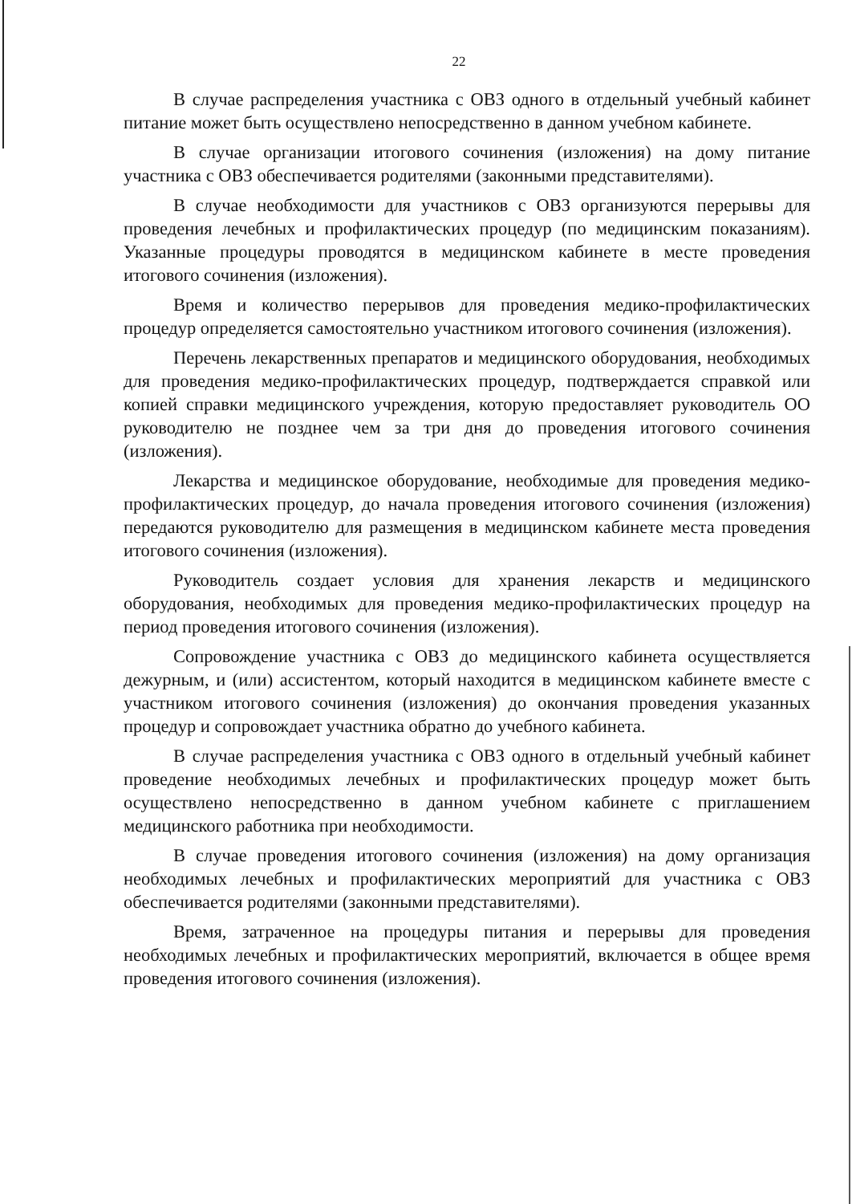22
В случае распределения участника с ОВЗ одного в отдельный учебный кабинет питание может быть осуществлено непосредственно в данном учебном кабинете.
В случае организации итогового сочинения (изложения) на дому питание участника с ОВЗ обеспечивается родителями (законными представителями).
В случае необходимости для участников с ОВЗ организуются перерывы для проведения лечебных и профилактических процедур (по медицинским показаниям). Указанные процедуры проводятся в медицинском кабинете в месте проведения итогового сочинения (изложения).
Время и количество перерывов для проведения медико-профилактических процедур определяется самостоятельно участником итогового сочинения (изложения).
Перечень лекарственных препаратов и медицинского оборудования, необходимых для проведения медико-профилактических процедур, подтверждается справкой или копией справки медицинского учреждения, которую предоставляет руководитель ОО руководителю не позднее чем за три дня до проведения итогового сочинения (изложения).
Лекарства и медицинское оборудование, необходимые для проведения медико-профилактических процедур, до начала проведения итогового сочинения (изложения) передаются руководителю для размещения в медицинском кабинете места проведения итогового сочинения (изложения).
Руководитель создает условия для хранения лекарств и медицинского оборудования, необходимых для проведения медико-профилактических процедур на период проведения итогового сочинения (изложения).
Сопровождение участника с ОВЗ до медицинского кабинета осуществляется дежурным, и (или) ассистентом, который находится в медицинском кабинете вместе с участником итогового сочинения (изложения) до окончания проведения указанных процедур и сопровождает участника обратно до учебного кабинета.
В случае распределения участника с ОВЗ одного в отдельный учебный кабинет проведение необходимых лечебных и профилактических процедур может быть осуществлено непосредственно в данном учебном кабинете с приглашением медицинского работника при необходимости.
В случае проведения итогового сочинения (изложения) на дому организация необходимых лечебных и профилактических мероприятий для участника с ОВЗ обеспечивается родителями (законными представителями).
Время, затраченное на процедуры питания и перерывы для проведения необходимых лечебных и профилактических мероприятий, включается в общее время проведения итогового сочинения (изложения).